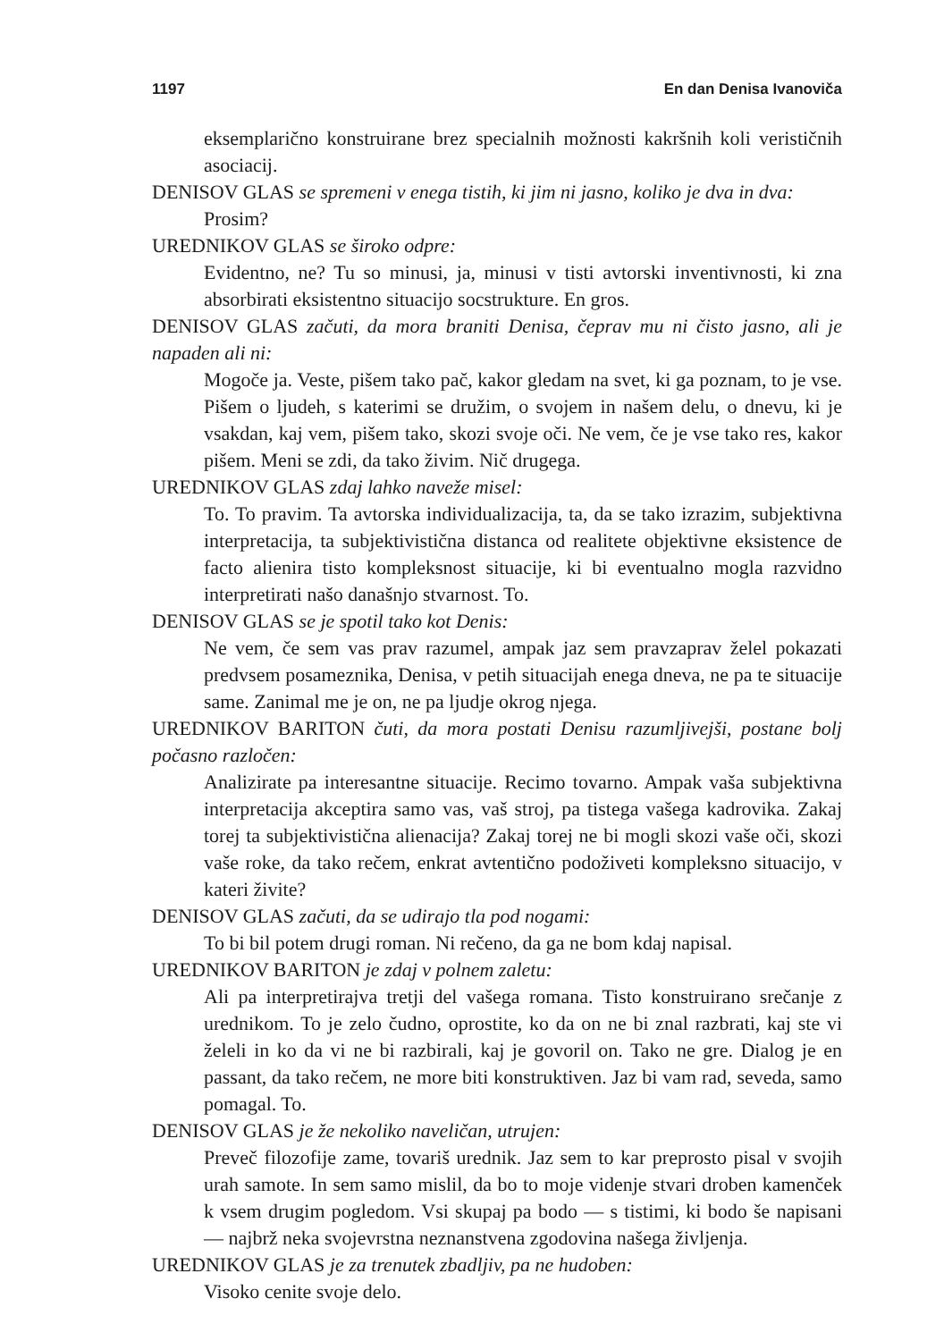1197 En dan Denisa Ivanoviča
eksemplarično konstruirane brez specialnih možnosti kakršnih koli verističnih asociacij.
DENISOV GLAS se spremeni v enega tistih, ki jim ni jasno, koliko je dva in dva:
Prosim?
UREDNIKOV GLAS se široko odpre:
Evidentno, ne? Tu so minusi, ja, minusi v tisti avtorski inventivnosti, ki zna absorbirati eksistentno situacijo socstrukture. En gros.
DENISOV GLAS začuti, da mora braniti Denisa, čeprav mu ni čisto jasno, ali je napaden ali ni:
Mogoče ja. Veste, pišem tako pač, kakor gledam na svet, ki ga poznam, to je vse. Pišem o ljudeh, s katerimi se družim, o svojem in našem delu, o dnevu, ki je vsakdan, kaj vem, pišem tako, skozi svoje oči. Ne vem, če je vse tako res, kakor pišem. Meni se zdi, da tako živim. Nič drugega.
UREDNIKOV GLAS zdaj lahko naveže misel:
To. To pravim. Ta avtorska individualizacija, ta, da se tako izrazim, subjektivna interpretacija, ta subjektivistična distanca od realitete objektivne eksistence de facto alienira tisto kompleksnost situacije, ki bi eventualno mogla razvidno interpretirati našo današnjo stvarnost. To.
DENISOV GLAS se je spotil tako kot Denis:
Ne vem, če sem vas prav razumel, ampak jaz sem pravzaprav želel pokazati predvsem posameznika, Denisa, v petih situacijah enega dneva, ne pa te situacije same. Zanimal me je on, ne pa ljudje okrog njega.
UREDNIKOV BARITON čuti, da mora postati Denisu razumljivejši, postane bolj počasno razločen:
Analizirate pa interesantne situacije. Recimo tovarno. Ampak vaša subjektivna interpretacija akceptira samo vas, vaš stroj, pa tistega vašega kadrovika. Zakaj torej ta subjektivistična alienacija? Zakaj torej ne bi mogli skozi vaše oči, skozi vaše roke, da tako rečem, enkrat avtentično podoživeti kompleksno situacijo, v kateri živite?
DENISOV GLAS začuti, da se udirajo tla pod nogami:
To bi bil potem drugi roman. Ni rečeno, da ga ne bom kdaj napisal.
UREDNIKOV BARITON je zdaj v polnem zaletu:
Ali pa interpretirajva tretji del vašega romana. Tisto konstruirano srečanje z urednikom. To je zelo čudno, oprostite, ko da on ne bi znal razbrati, kaj ste vi želeli in ko da vi ne bi razbirali, kaj je govoril on. Tako ne gre. Dialog je en passant, da tako rečem, ne more biti konstruktiven. Jaz bi vam rad, seveda, samo pomagal. To.
DENISOV GLAS je že nekoliko naveličan, utrujen:
Preveč filozofije zame, tovariš urednik. Jaz sem to kar preprosto pisal v svojih urah samote. In sem samo mislil, da bo to moje videnje stvari droben kamenček k vsem drugim pogledom. Vsi skupaj pa bodo — s tistimi, ki bodo še napisani — najbrž neka svojevrstna neznanstvena zgodovina našega življenja.
UREDNIKOV GLAS je za trenutek zbadljiv, pa ne hudoben:
Visoko cenite svoje delo.